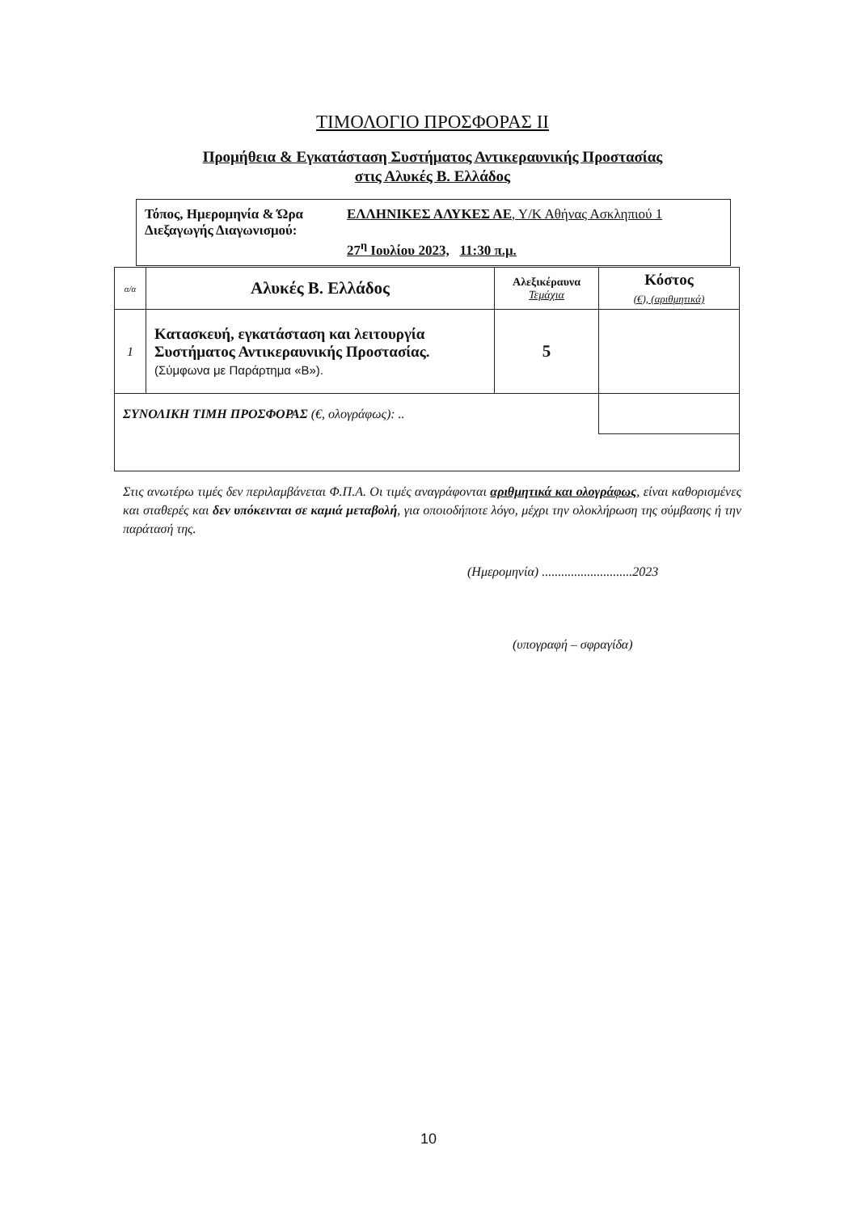ΤΙΜΟΛΟΓΙΟ ΠΡΟΣΦΟΡΑΣ ΙΙ
Προμήθεια & Εγκατάσταση Συστήματος Αντικεραυνικής Προστασίας
στις Αλυκές Β. Ελλάδος
| Τόπος, Ημερομηνία & Ώρα Διεξαγωγής Διαγωνισμού: | ΕΛΛΗΝΙΚΕΣ ΑΛΥΚΕΣ ΑΕ , Υ/Κ Αθήνας Ασκληπιού 1 27<sup>η</sup> Ιουλίου 2023, 11:30 π.μ. |
| α/α | Αλυκές Β. Ελλάδος | Αλεξικέραυνα Τεμάχια | Κόστος (€), (αριθμητικά) |
| --- | --- | --- | --- |
| 1 | Κατασκευή, εγκατάσταση και λειτουργία Συστήματος Αντικεραυνικής Προστασίας. (Σύμφωνα με Παράρτημα «Β»). | 5 | |
| ΣΥΝΟΛΙΚΗ ΤΙΜΗ ΠΡΟΣΦΟΡΑΣ (€, ολογράφως): .. | | | |
Στις ανωτέρω τιμές δεν περιλαμβάνεται Φ.Π.Α. Οι τιμές αναγράφονται αριθμητικά και ολογράφως, είναι καθορισμένες και σταθερές και δεν υπόκεινται σε καμιά μεταβολή, για οποιοδήποτε λόγο, μέχρι την ολοκλήρωση της σύμβασης ή την παράτασή της.
(Ημερομηνία) ............................2023
(υπογραφή – σφραγίδα)
10